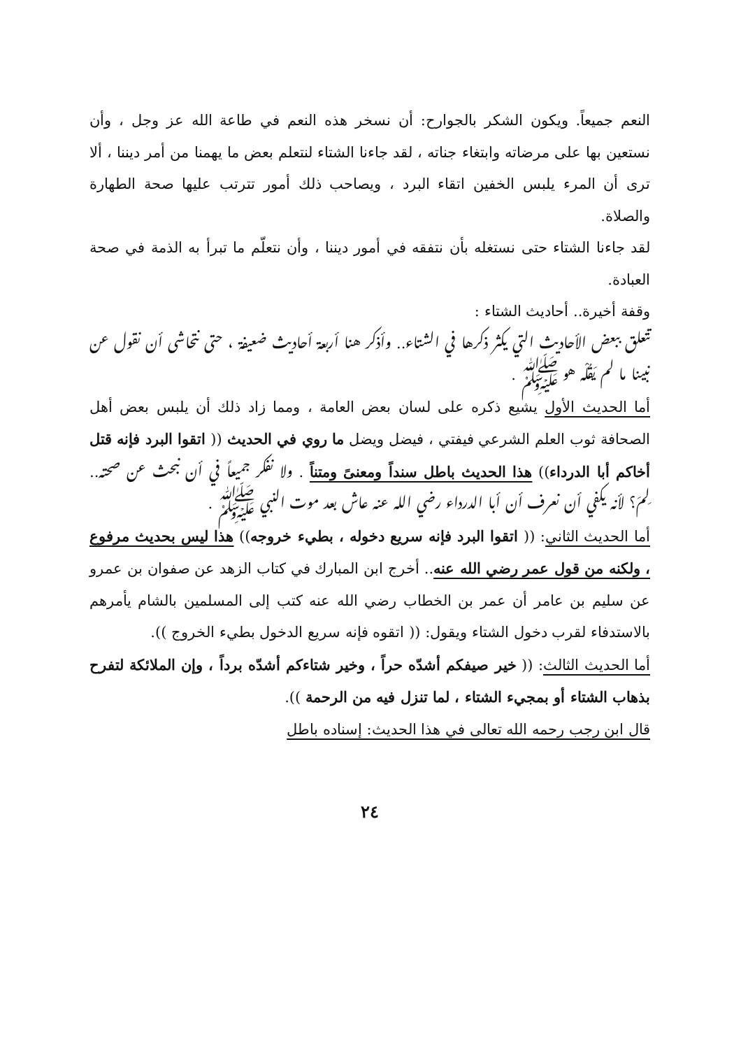النعم جميعاً. ويكون الشكر بالجوارح: أن نسخر هذه النعم في طاعة الله عز وجل ، وأن نستعين بها على مرضاته وابتغاء جناته ، لقد جاءنا الشتاء لنتعلم بعض ما يهمنا من أمر ديننا ، ألا ترى أن المرء يلبس الخفين اتقاء البرد ، ويصاحب ذلك أمور تترتب عليها صحة الطهارة والصلاة.
لقد جاءنا الشتاء حتى نستغله بأن نتفقه في أمور ديننا ، وأن نتعلّم ما تبرأ به الذمة في صحة العبادة.
وقفة أخيرة.. أحاديث الشتاء :
تتعلق ببعض الأحاديث التي يكثر ذكرها في الشتاء.. وأذكر هنا أربعة أحاديث ضعيفة ، حتى نتحاشى أن نقول عن نبينا ما لم يَقُلْه هو ﷺ .
أما الحديث الأول يشيع ذكره على لسان بعض العامة ، ومما زاد ذلك أن يلبس بعض أهل الصحافة ثوب العلم الشرعي فيفتي ، فيضل ويضل ما روي في الحديث (( اتقوا البرد فإنه قتل أخاكم أبا الدرداء)) هذا الحديث باطل سنداً ومعنىً ومتناً . ولا نفكر جميعاً في أن نبحث عن صحته.. لِمَ؟ لأنه يكفي أن نعرف أن أبا الدرداء رضي الله عنه عاش بعد موت النبي ﷺ .
أما الحديث الثاني: (( اتقوا البرد فإنه سريع دخوله ، بطيء خروجه)) هذا ليس بحديث مرفوع ، ولكنه من قول عمر رضي الله عنه.. أخرج ابن المبارك في كتاب الزهد عن صفوان بن عمرو عن سليم بن عامر أن عمر بن الخطاب رضي الله عنه كتب إلى المسلمين بالشام يأمرهم بالاستدفاء لقرب دخول الشتاء ويقول: (( اتقوه فإنه سريع الدخول بطيء الخروج )).
أما الحديث الثالث: (( خير صيفكم أشدّه حراً ، وخير شتاءكم أشدّه برداً ، وإن الملائكة لتفرح بذهاب الشتاء أو بمجيء الشتاء ، لما تنزل فيه من الرحمة )).
قال ابن رجب رحمه الله تعالى في هذا الحديث: إسناده باطل
٢٤